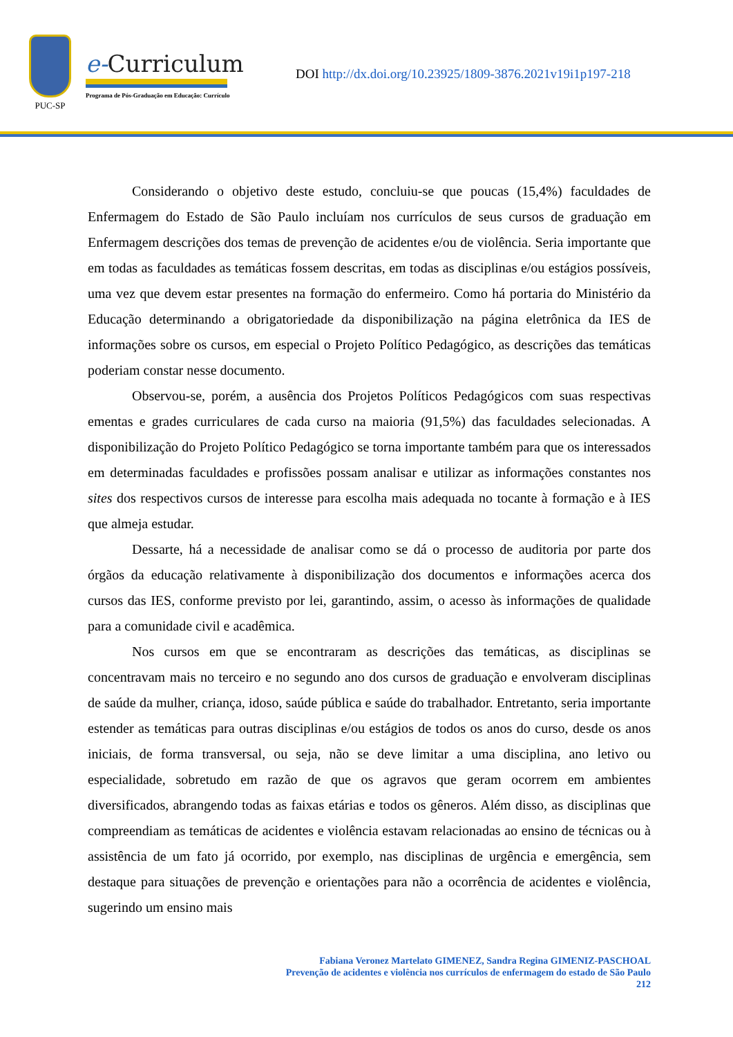PUC-SP
e-Curriculum
Programa de Pós-Graduação em Educação: Currículo
DOI http://dx.doi.org/10.23925/1809-3876.2021v19i1p197-218
Considerando o objetivo deste estudo, concluiu-se que poucas (15,4%) faculdades de Enfermagem do Estado de São Paulo incluíam nos currículos de seus cursos de graduação em Enfermagem descrições dos temas de prevenção de acidentes e/ou de violência. Seria importante que em todas as faculdades as temáticas fossem descritas, em todas as disciplinas e/ou estágios possíveis, uma vez que devem estar presentes na formação do enfermeiro. Como há portaria do Ministério da Educação determinando a obrigatoriedade da disponibilização na página eletrônica da IES de informações sobre os cursos, em especial o Projeto Político Pedagógico, as descrições das temáticas poderiam constar nesse documento.
Observou-se, porém, a ausência dos Projetos Políticos Pedagógicos com suas respectivas ementas e grades curriculares de cada curso na maioria (91,5%) das faculdades selecionadas. A disponibilização do Projeto Político Pedagógico se torna importante também para que os interessados em determinadas faculdades e profissões possam analisar e utilizar as informações constantes nos sites dos respectivos cursos de interesse para escolha mais adequada no tocante à formação e à IES que almeja estudar.
Dessarte, há a necessidade de analisar como se dá o processo de auditoria por parte dos órgãos da educação relativamente à disponibilização dos documentos e informações acerca dos cursos das IES, conforme previsto por lei, garantindo, assim, o acesso às informações de qualidade para a comunidade civil e acadêmica.
Nos cursos em que se encontraram as descrições das temáticas, as disciplinas se concentravam mais no terceiro e no segundo ano dos cursos de graduação e envolveram disciplinas de saúde da mulher, criança, idoso, saúde pública e saúde do trabalhador. Entretanto, seria importante estender as temáticas para outras disciplinas e/ou estágios de todos os anos do curso, desde os anos iniciais, de forma transversal, ou seja, não se deve limitar a uma disciplina, ano letivo ou especialidade, sobretudo em razão de que os agravos que geram ocorrem em ambientes diversificados, abrangendo todas as faixas etárias e todos os gêneros. Além disso, as disciplinas que compreendiam as temáticas de acidentes e violência estavam relacionadas ao ensino de técnicas ou à assistência de um fato já ocorrido, por exemplo, nas disciplinas de urgência e emergência, sem destaque para situações de prevenção e orientações para não a ocorrência de acidentes e violência, sugerindo um ensino mais
Fabiana Veronez Martelato GIMENEZ, Sandra Regina GIMENIZ-PASCHOAL
Prevenção de acidentes e violência nos currículos de enfermagem do estado de São Paulo
212